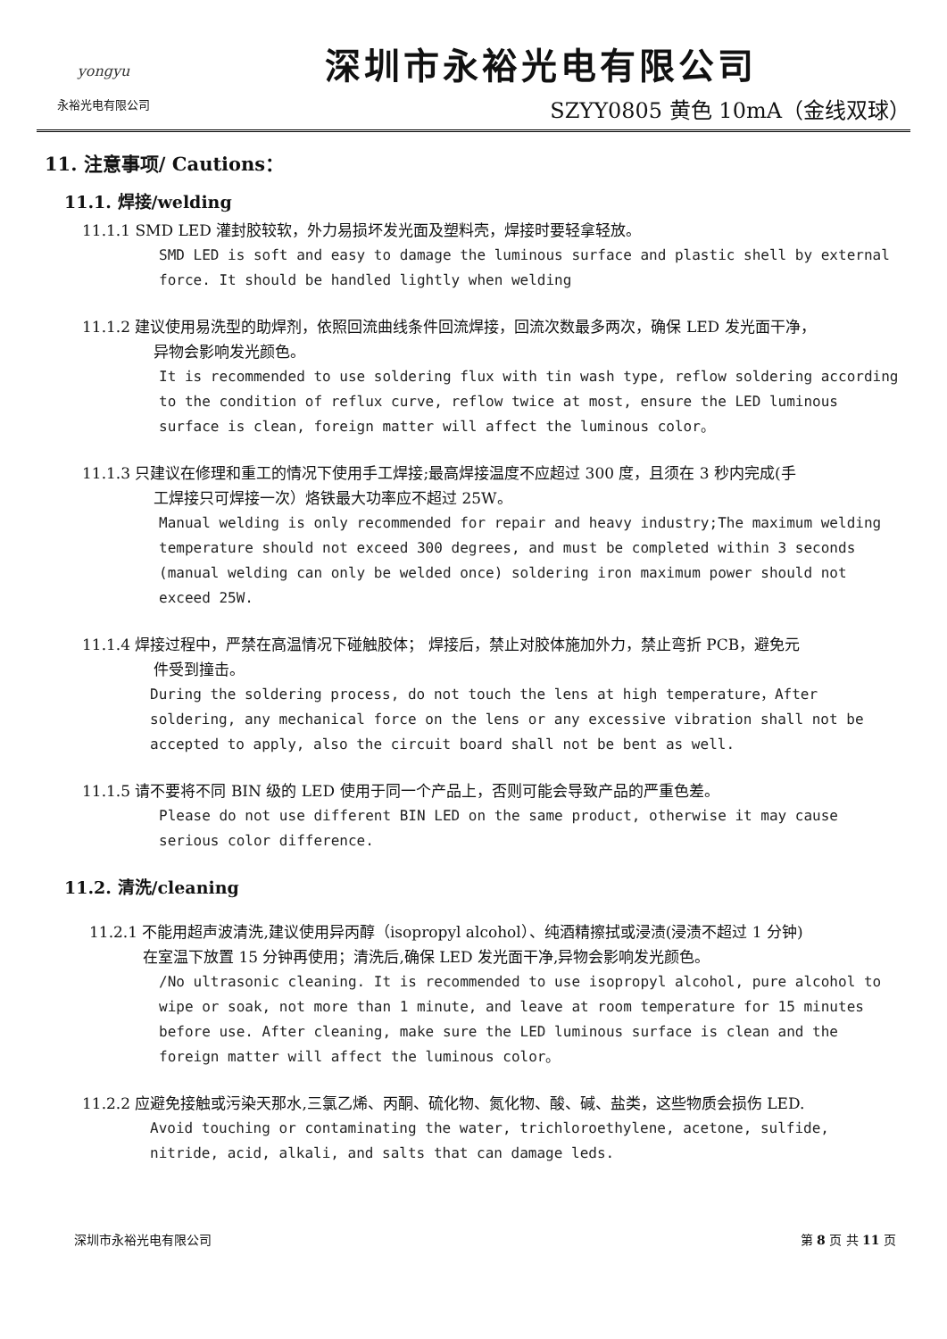yongyu
永裕光电有限公司
深圳市永裕光电有限公司
SZYY0805 黄色 10mA（金线双球）
11. 注意事项/ Cautions：
11.1. 焊接/welding
11.1.1 SMD LED 灌封胶较软，外力易损坏发光面及塑料壳，焊接时要轻拿轻放。
SMD LED is soft and easy to damage the luminous surface and plastic shell by external force. It should be handled lightly when welding
11.1.2 建议使用易洗型的助焊剂，依照回流曲线条件回流焊接，回流次数最多两次，确保 LED 发光面干净，
异物会影响发光颜色。
It is recommended to use soldering flux with tin wash type, reflow soldering according to the condition of reflux curve, reflow twice at most, ensure the LED luminous surface is clean, foreign matter will affect the luminous color。
11.1.3 只建议在修理和重工的情况下使用手工焊接;最高焊接温度不应超过 300 度，且须在 3 秒内完成(手
工焊接只可焊接一次）烙铁最大功率应不超过 25W。
Manual welding is only recommended for repair and heavy industry;The maximum welding temperature should not exceed 300 degrees, and must be completed within 3 seconds (manual welding can only be welded once) soldering iron maximum power should not exceed 25W.
11.1.4 焊接过程中，严禁在高温情况下碰触胶体； 焊接后，禁止对胶体施加外力，禁止弯折 PCB，避免元
件受到撞击。
During the soldering process, do not touch the lens at high temperature，After soldering, any mechanical force on the lens or any excessive vibration shall not be accepted to apply, also the circuit board shall not be bent as well.
11.1.5 请不要将不同 BIN 级的 LED 使用于同一个产品上，否则可能会导致产品的严重色差。
Please do not use different BIN LED on the same product, otherwise it may cause serious color difference.
11.2. 清洗/cleaning
11.2.1 不能用超声波清洗,建议使用异丙醇（isopropyl alcohol）、纯酒精擦拭或浸渍(浸渍不超过 1 分钟)
在室温下放置 15 分钟再使用；清洗后,确保 LED 发光面干净,异物会影响发光颜色。
/No ultrasonic cleaning. It is recommended to use isopropyl alcohol, pure alcohol to wipe or soak, not more than 1 minute, and leave at room temperature for 15 minutes before use. After cleaning, make sure the LED luminous surface is clean and the foreign matter will affect the luminous color。
11.2.2 应避免接触或污染天那水,三氯乙烯、丙酮、硫化物、氮化物、酸、碱、盐类，这些物质会损伤 LED.
Avoid touching or contaminating the water, trichloroethylene, acetone, sulfide, nitride, acid, alkali, and salts that can damage leds.
深圳市永裕光电有限公司 第 8 页 共 11 页